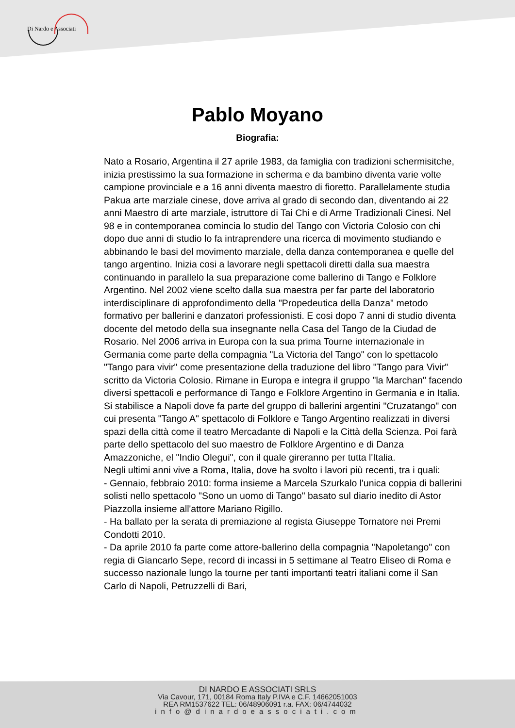Di Nardo e Associati
Pablo Moyano
Biografia:
Nato a Rosario, Argentina il 27 aprile 1983, da famiglia con tradizioni schermisitche, inizia prestissimo la sua formazione in scherma e da bambino diventa varie volte campione provinciale e a 16 anni diventa maestro di fioretto. Parallelamente studia Pakua arte marziale cinese, dove arriva al grado di secondo dan, diventando ai 22 anni Maestro di arte marziale, istruttore di Tai Chi e di Arme Tradizionali Cinesi. Nel 98 e in contemporanea comincia lo studio del Tango con Victoria Colosio con chi dopo due anni di studio lo fa intraprendere una ricerca di movimento studiando e abbinando le basi del movimento marziale, della danza contemporanea e quelle del tango argentino. Inizia cosi a lavorare negli spettacoli diretti dalla sua maestra continuando in parallelo la sua preparazione come ballerino di Tango e Folklore Argentino. Nel 2002 viene scelto dalla sua maestra per far parte del laboratorio interdisciplinare di approfondimento della "Propedeutica della Danza" metodo formativo per ballerini e danzatori professionisti. E cosi dopo 7 anni di studio diventa docente del metodo della sua insegnante nella Casa del Tango de la Ciudad de Rosario. Nel 2006 arriva in Europa con la sua prima Tourne internazionale in Germania come parte della compagnia "La Victoria del Tango" con lo spettacolo "Tango para vivir" come presentazione della traduzione del libro "Tango para Vivir" scritto da Victoria Colosio. Rimane in Europa e integra il gruppo "la Marchan" facendo diversi spettacoli e performance di Tango e Folklore Argentino in Germania e in Italia. Si stabilisce a Napoli dove fa parte del gruppo di ballerini argentini "Cruzatango" con cui presenta "Tango A" spettacolo di Folklore e Tango Argentino realizzati in diversi spazi della città come il teatro Mercadante di Napoli e la Città della Scienza. Poi farà parte dello spettacolo del suo maestro de Folklore Argentino e di Danza Amazzoniche, el "Indio Olegui", con il quale gireranno per tutta l'Italia.
Negli ultimi anni vive a Roma, Italia, dove ha svolto i lavori più recenti, tra i quali:
- Gennaio, febbraio 2010: forma insieme a Marcela Szurkalo l'unica coppia di ballerini solisti nello spettacolo "Sono un uomo di Tango" basato sul diario inedito di Astor Piazzolla insieme all'attore Mariano Rigillo.
- Ha ballato per la serata di premiazione al regista Giuseppe Tornatore nei Premi Condotti 2010.
- Da aprile 2010 fa parte come attore-ballerino della compagnia "Napoletango" con regia di Giancarlo Sepe, record di incassi in 5 settimane al Teatro Eliseo di Roma e successo nazionale lungo la tourne per tanti importanti teatri italiani come il San Carlo di Napoli, Petruzzelli di Bari,
DI NARDO E ASSOCIATI SRLS
Via Cavour, 171, 00184 Roma Italy P.IVA e C.F. 14662051003
REA RM1537622 TEL: 06/48906091 r.a. FAX: 06/4744032
info@dinardoeassociati.com